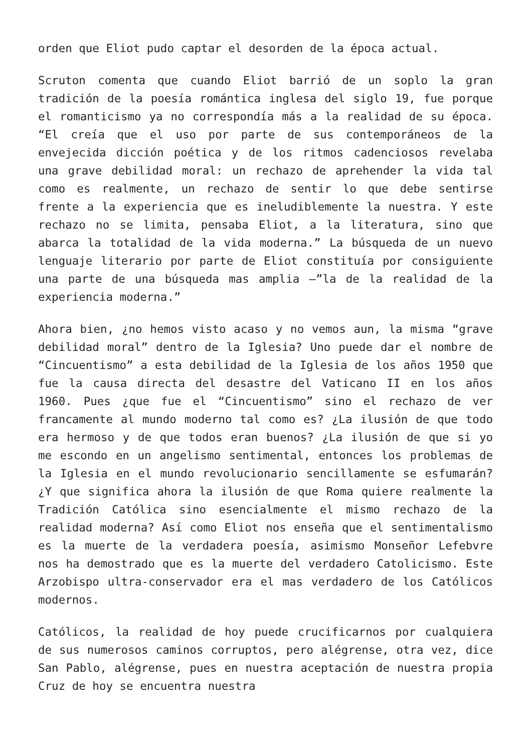orden que Eliot pudo captar el desorden de la época actual.
Scruton comenta que cuando Eliot barrió de un soplo la gran tradición de la poesía romántica inglesa del siglo 19, fue porque el romanticismo ya no correspondía más a la realidad de su época. “El creía que el uso por parte de sus contemporáneos de la envejecida dicción poética y de los ritmos cadenciosos revelaba una grave debilidad moral: un rechazo de aprehender la vida tal como es realmente, un rechazo de sentir lo que debe sentirse frente a la experiencia que es ineludiblemente la nuestra. Y este rechazo no se limita, pensaba Eliot, a la literatura, sino que abarca la totalidad de la vida moderna.” La búsqueda de un nuevo lenguaje literario por parte de Eliot constituía por consiguiente una parte de una búsqueda mas amplia –”la de la realidad de la experiencia moderna.”
Ahora bien, ¿no hemos visto acaso y no vemos aun, la misma “grave debilidad moral” dentro de la Iglesia? Uno puede dar el nombre de “Cincuentismo” a esta debilidad de la Iglesia de los años 1950 que fue la causa directa del desastre del Vaticano II en los años 1960. Pues ¿que fue el “Cincuentismo” sino el rechazo de ver francamente al mundo moderno tal como es? ¿La ilusión de que todo era hermoso y de que todos eran buenos? ¿La ilusión de que si yo me escondo en un angelismo sentimental, entonces los problemas de la Iglesia en el mundo revolucionario sencillamente se esfumarán? ¿Y que significa ahora la ilusión de que Roma quiere realmente la Tradición Católica sino esencialmente el mismo rechazo de la realidad moderna? Así como Eliot nos enseña que el sentimentalismo es la muerte de la verdadera poesía, asimismo Monseñor Lefebvre nos ha demostrado que es la muerte del verdadero Catolicismo. Este Arzobispo ultra-conservador era el mas verdadero de los Católicos modernos.
Católicos, la realidad de hoy puede crucificarnos por cualquiera de sus numerosos caminos corruptos, pero alégrense, otra vez, dice San Pablo, alégrense, pues en nuestra aceptación de nuestra propia Cruz de hoy se encuentra nuestra